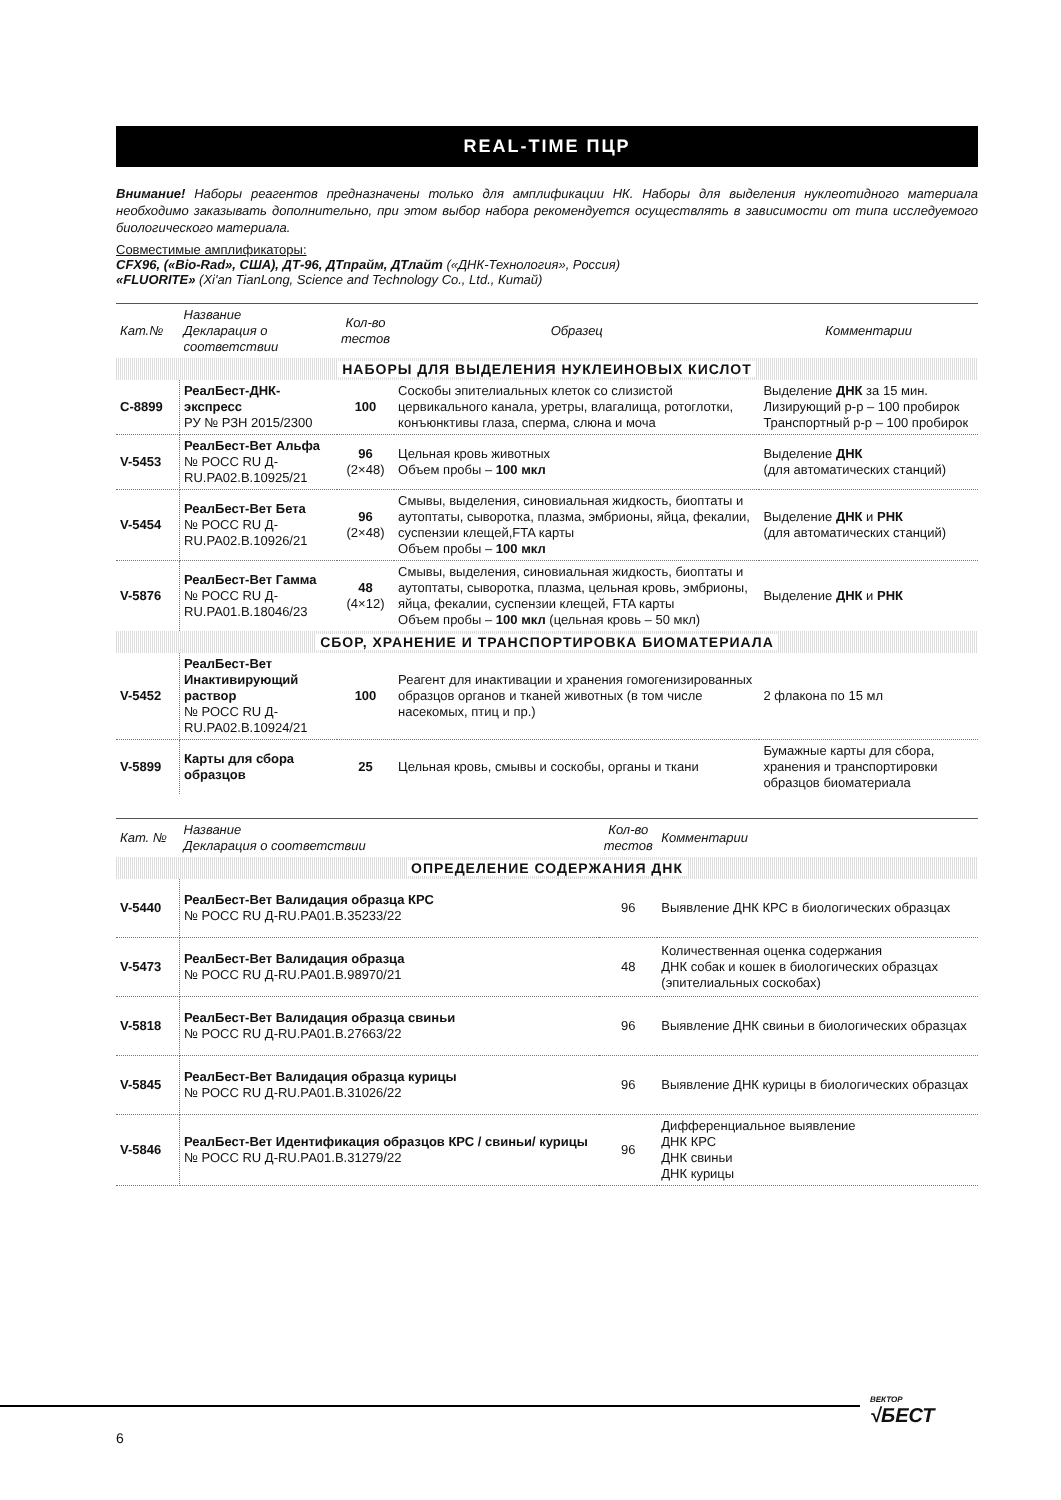REAL-TIME ПЦР
Внимание! Наборы реагентов предназначены только для амплификации НК. Наборы для выделения нуклеотидного материала необходимо заказывать дополнительно, при этом выбор набора рекомендуется осуществлять в зависимости от типа исследуемого биологического материала.
Совместимые амплификаторы:
CFX96, («Bio-Rad», США), ДТ-96, ДТпрайм, ДТлайт («ДНК-Технология», Россия)
«FLUORITE» (Xi'an TianLong, Science and Technology Co., Ltd., Китай)
| Кат.№ | Название Декларация о соответствии | Кол-во тестов | Образец | Комментарии |
| --- | --- | --- | --- | --- |
| НАБОРЫ ДЛЯ ВЫДЕЛЕНИЯ НУКЛЕИНОВЫХ КИСЛОТ | | | | |
| C-8899 | РеалБест-ДНК-экспресс РУ № РЗН 2015/2300 | 100 | Соскобы эпителиальных клеток со слизистой цервикального канала, уретры, влагалища, ротоглотки, конъюнктивы глаза, сперма, слюна и моча | Выделение ДНК за 15 мин. Лизирующий р-р – 100 пробирок Транспортный р-р – 100 пробирок |
| V-5453 | РеалБест-Вет Альфа № РОСС RU Д-RU.РА02.В.10925/21 | 96 (2×48) | Цельная кровь животных Объем пробы – 100 мкл | Выделение ДНК (для автоматических станций) |
| V-5454 | РеалБест-Вет Бета № РОСС RU Д-RU.РА02.В.10926/21 | 96 (2×48) | Смывы, выделения, синовиальная жидкость, биоптаты и аутоптаты, сыворотка, плазма, эмбрионы, яйца, фекалии, суспензии клещей,FTA карты Объем пробы – 100 мкл | Выделение ДНК и РНК (для автоматических станций) |
| V-5876 | РеалБест-Вет Гамма № РОСС RU Д-RU.РА01.В.18046/23 | 48 (4×12) | Смывы, выделения, синовиальная жидкость, биоптаты и аутоптаты, сыворотка, плазма, цельная кровь, эмбрионы, яйца, фекалии, суспензии клещей, FTA карты Объем пробы – 100 мкл (цельная кровь – 50 мкл) | Выделение ДНК и РНК |
| СБОР, ХРАНЕНИЕ И ТРАНСПОРТИРОВКА БИОМАТЕРИАЛА | | | | |
| V-5452 | РеалБест-Вет Инактивирующий раствор № РОСС RU Д-RU.РА02.В.10924/21 | 100 | Реагент для инактивации и хранения гомогенизированных образцов органов и тканей животных (в том числе насекомых, птиц и пр.) | 2 флакона по 15 мл |
| V-5899 | Карты для сбора образцов | 25 | Цельная кровь, смывы и соскобы, органы и ткани | Бумажные карты для сбора, хранения и транспортировки образцов биоматериала |
| Кат. № | Название Декларация о соответствии | Кол-во тестов | Комментарии |
| --- | --- | --- | --- |
| ОПРЕДЕЛЕНИЕ СОДЕРЖАНИЯ ДНК | | | |
| V-5440 | РеалБест-Вет Валидация образца КРС № РОСС RU Д-RU.РА01.В.35233/22 | 96 | Выявление ДНК КРС в биологических образцах |
| V-5473 | РеалБест-Вет Валидация образца № РОСС RU Д-RU.РА01.В.98970/21 | 48 | Количественная оценка содержания ДНК собак и кошек в биологических образцах (эпителиальных соскобах) |
| V-5818 | РеалБест-Вет Валидация образца свиньи № РОСС RU Д-RU.РА01.В.27663/22 | 96 | Выявление ДНК свиньи в биологических образцах |
| V-5845 | РеалБест-Вет Валидация образца курицы № РОСС RU Д-RU.РА01.В.31026/22 | 96 | Выявление ДНК курицы в биологических образцах |
| V-5846 | РеалБест-Вет Идентификация образцов КРС / свиньи/ курицы № РОСС RU Д-RU.РА01.В.31279/22 | 96 | Дифференциальное выявление ДНК КРС ДНК свиньи ДНК курицы |
6
ВЕКТОР
√БЕСТ